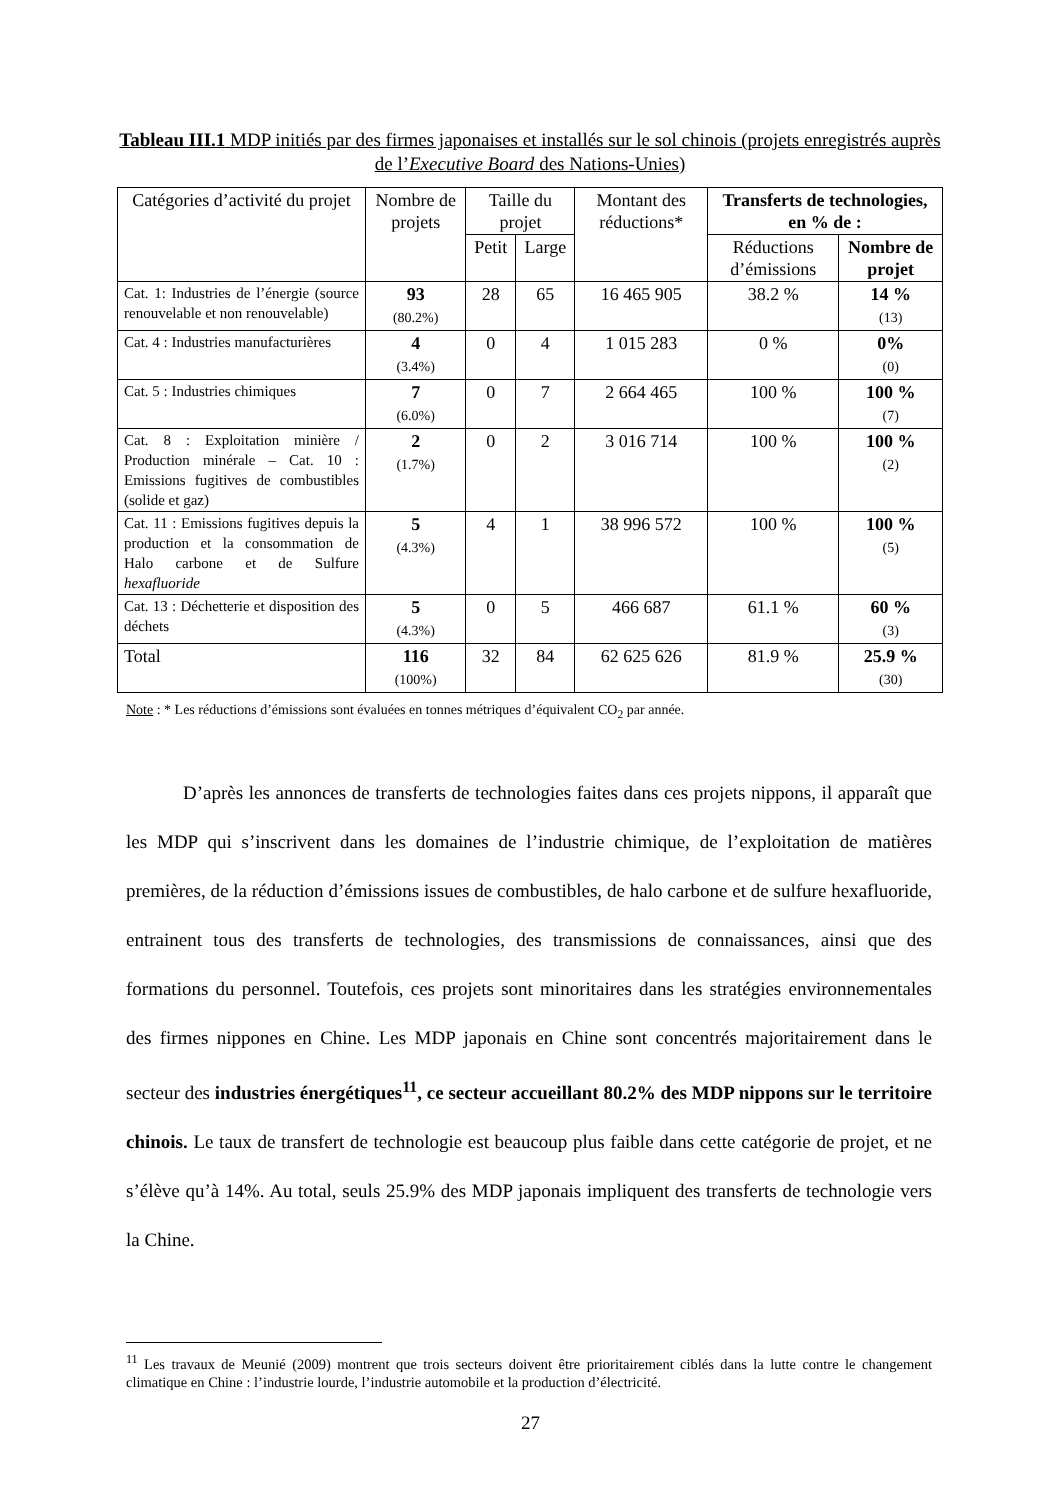Tableau III.1 MDP initiés par des firmes japonaises et installés sur le sol chinois (projets enregistrés auprès de l’Executive Board des Nations-Unies)
| Catégories d’activité du projet | Nombre de projets | Taille du projet | | Montant des réductions* | Transferts de technologies, en % de : | |
| --- | --- | --- | --- | --- | --- | --- |
| | | Petit | Large | | Réductions d’émissions | Nombre de projet |
| Cat. 1: Industries de l’énergie (source renouvelable et non renouvelable) | 93 (80.2%) | 28 | 65 | 16 465 905 | 38.2 % | 14 % (13) |
| Cat. 4 : Industries manufacturières | 4 (3.4%) | 0 | 4 | 1 015 283 | 0 % | 0% (0) |
| Cat. 5 : Industries chimiques | 7 (6.0%) | 0 | 7 | 2 664 465 | 100 % | 100 % (7) |
| Cat. 8 : Exploitation minière / Production minérale – Cat. 10 : Emissions fugitives de combustibles (solide et gaz) | 2 (1.7%) | 0 | 2 | 3 016 714 | 100 % | 100 % (2) |
| Cat. 11 : Emissions fugitives depuis la production et la consommation de Halo carbone et de Sulfure hexafluoride | 5 (4.3%) | 4 | 1 | 38 996 572 | 100 % | 100 % (5) |
| Cat. 13 : Déchetterie et disposition des déchets | 5 (4.3%) | 0 | 5 | 466 687 | 61.1 % | 60 % (3) |
| Total | 116 (100%) | 32 | 84 | 62 625 626 | 81.9 % | 25.9 % (30) |
Note : * Les réductions d’émissions sont évaluées en tonnes métriques d’équivalent CO<sub>2</sub> par année.
   D’après les annonces de transferts de technologies faites dans ces projets nippons, il apparaît que les MDP qui s’inscrivent dans les domaines de l’industrie chimique, de l’exploitation de matières premières, de la réduction d’émissions issues de combustibles, de halo carbone et de sulfure hexafluoride, entrainent tous des transferts de technologies, des transmissions de connaissances, ainsi que des formations du personnel. Toutefois, ces projets sont minoritaires dans les stratégies environnementales des firmes nippones en Chine. Les MDP japonais en Chine sont concentrés majoritairement dans le secteur des industries énergétiques<sup>11</sup>, ce secteur accueillant 80.2% des MDP nippons sur le territoire chinois. Le taux de transfert de technologie est beaucoup plus faible dans cette catégorie de projet, et ne s’élève qu’à 14%. Au total, seuls 25.9% des MDP japonais impliquent des transferts de technologie vers la Chine.
<sup>11</sup> Les travaux de Meunié (2009) montrent que trois secteurs doivent être prioritairement ciblés dans la lutte contre le changement climatique en Chine : l’industrie lourde, l’industrie automobile et la production d’électricité.
27